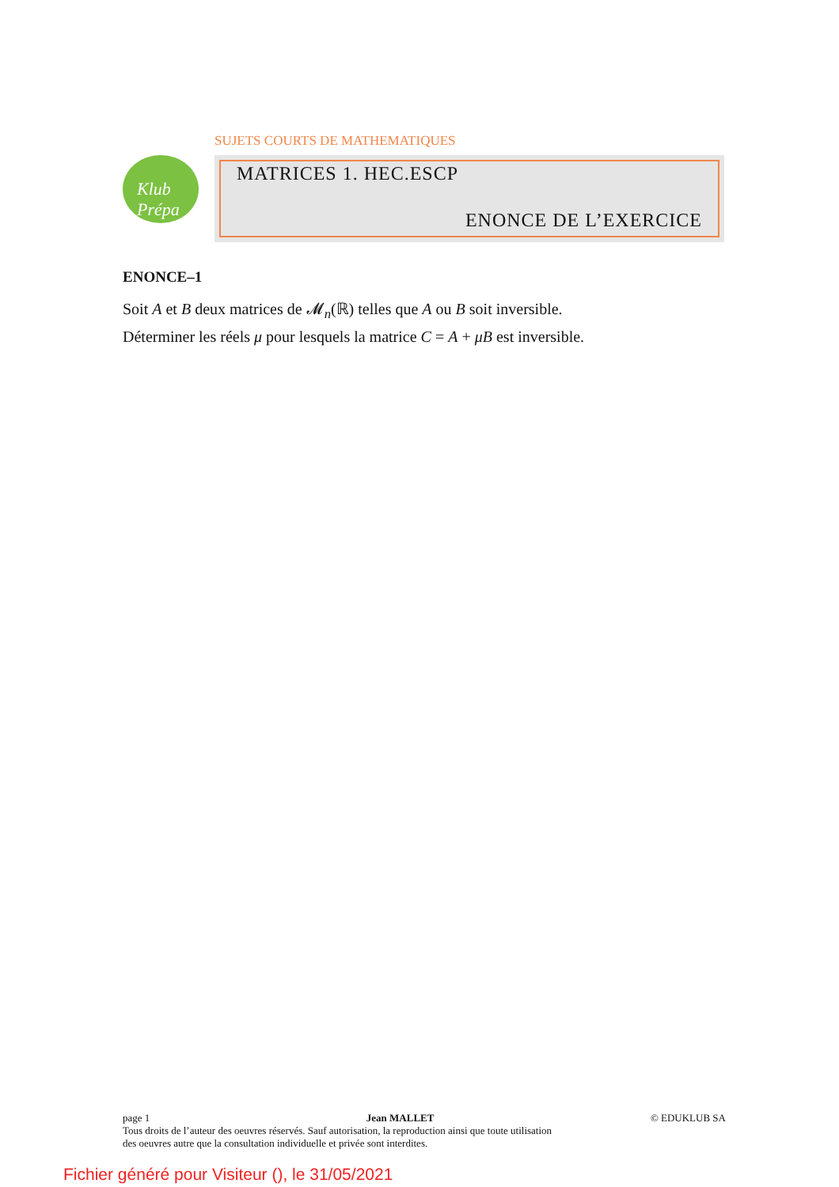SUJETS COURTS DE MATHEMATIQUES
Klub Prépa
MATRICES 1. HEC.ESCP
ENONCE DE L’EXERCICE
ENONCE–1
Soit A et B deux matrices de 𝓜<sub>n</sub>(ℝ) telles que A ou B soit inversible.
Déterminer les réels μ pour lesquels la matrice C = A + μB est inversible.
page 1 Jean MALLET © EDUKLUB SA
Tous droits de l’auteur des oeuvres réservés. Sauf autorisation, la reproduction ainsi que toute utilisation
des oeuvres autre que la consultation individuelle et privée sont interdites.
Fichier généré pour Visiteur (), le 31/05/2021